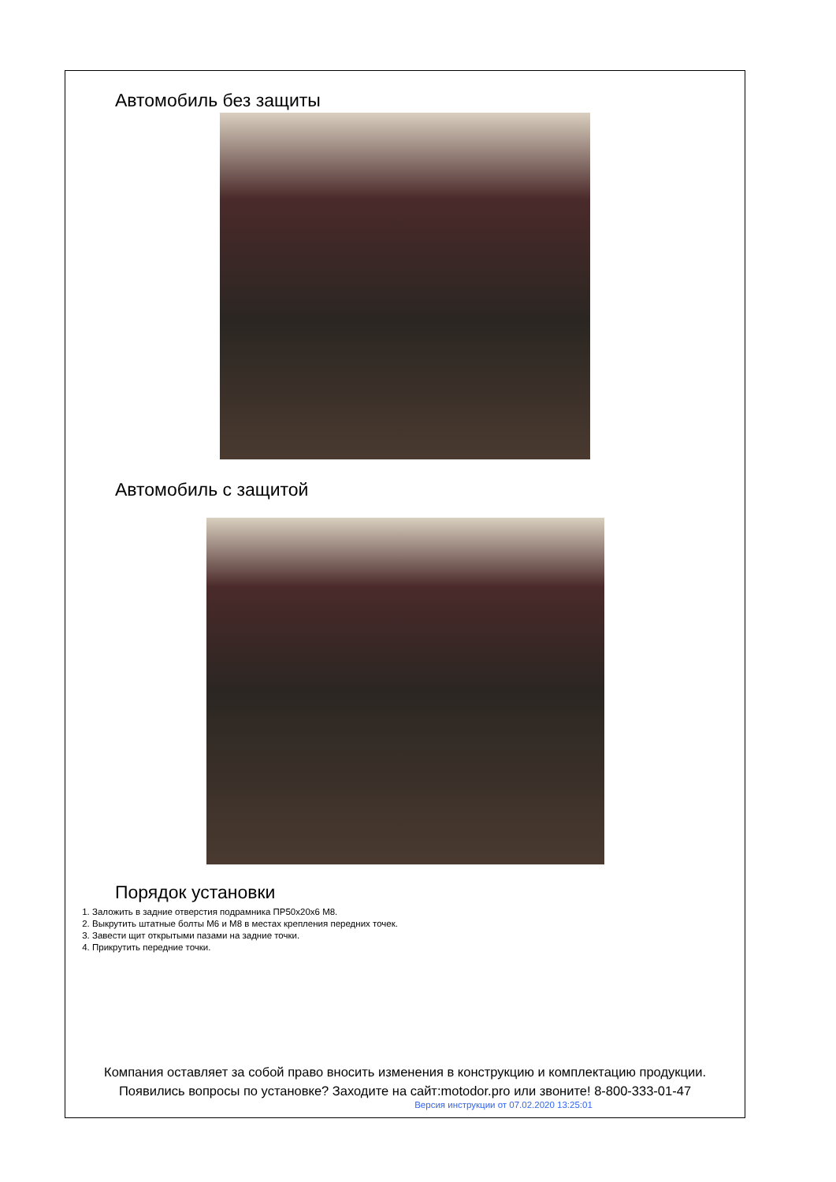Автомобиль без защиты
Автомобиль с защитой
Порядок установки
1. Заложить в задние отверстия подрамника ПР50x20x6 M8.
2. Выкрутить штатные болты M6 и M8 в местах крепления передних точек.
3. Завести щит открытыми пазами на задние точки.
4. Прикрутить передние точки.
Компания оставляет за собой право вносить изменения в конструкцию и комплектацию продукции.
Появились вопросы по установке? Заходите на сайт:motodor.pro или звоните! 8-800-333-01-47
Версия инструкции от 07.02.2020 13:25:01